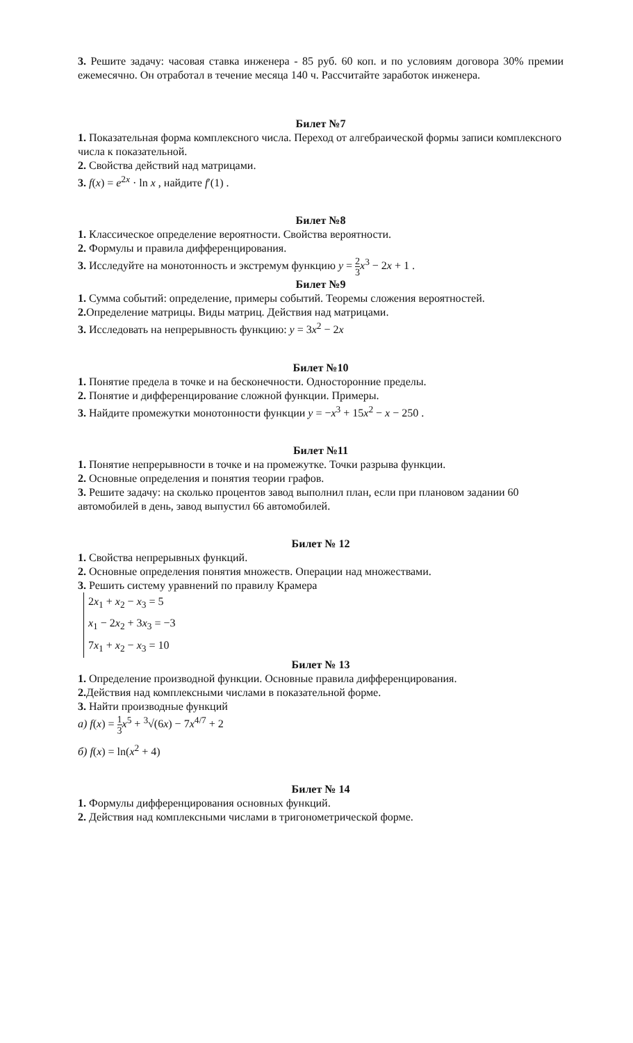3. Решите задачу: часовая ставка инженера - 85 руб. 60 коп. и по условиям договора 30% премии ежемесячно. Он отработал в течение месяца 140 ч. Рассчитайте заработок инженера.
Билет №7
1. Показательная форма комплексного числа. Переход от алгебраической формы записи комплексного числа к показательной.
2. Свойства действий над матрицами.
3. f(x) = e<sup>2x</sup> · ln x , найдите f′(1) .
Билет №8
1. Классическое определение вероятности. Свойства вероятности.
2. Формулы и правила дифференцирования.
3. Исследуйте на монотонность и экстремум функцию y = 2 3 x<sup>3</sup> − 2x + 1 .
Билет №9
1. Сумма событий: определение, примеры событий. Теоремы сложения вероятностей.
2. Определение матрицы. Виды матриц. Действия над матрицами.
3. Исследовать на непрерывность функцию: y = 3x<sup>2</sup> − 2x
Билет №10
1. Понятие предела в точке и на бесконечности. Односторонние пределы.
2. Понятие и дифференцирование сложной функции. Примеры.
3. Найдите промежутки монотонности функции y = −x<sup>3</sup> + 15x<sup>2</sup> − x − 250 .
Билет №11
1. Понятие непрерывности в точке и на промежутке. Точки разрыва функции.
2. Основные определения и понятия теории графов.
3. Решите задачу: на сколько процентов завод выполнил план, если при плановом задании 60 автомобилей в день, завод выпустил 66 автомобилей.
Билет № 12
1. Свойства непрерывных функций.
2. Основные определения понятия множеств. Операции над множествами.
3. Решить систему уравнений по правилу Крамера
2x<sub>1</sub> + x<sub>2</sub> − x<sub>3</sub> = 5
x<sub>1</sub> − 2x<sub>2</sub> + 3x<sub>3</sub> = −3
7x<sub>1</sub> + x<sub>2</sub> − x<sub>3</sub> = 10
Билет № 13
1. Определение производной функции. Основные правила дифференцирования.
2. Действия над комплексными числами в показательной форме.
3. Найти производные функций
а) f(x) = 1 3 x<sup>5</sup> + <sup>3</sup>√(6x) − 7x<sup>4/7</sup> + 2
б) f(x) = ln(x<sup>2</sup> + 4)
Билет № 14
1. Формулы дифференцирования основных функций.
2. Действия над комплексными числами в тригонометрической форме.